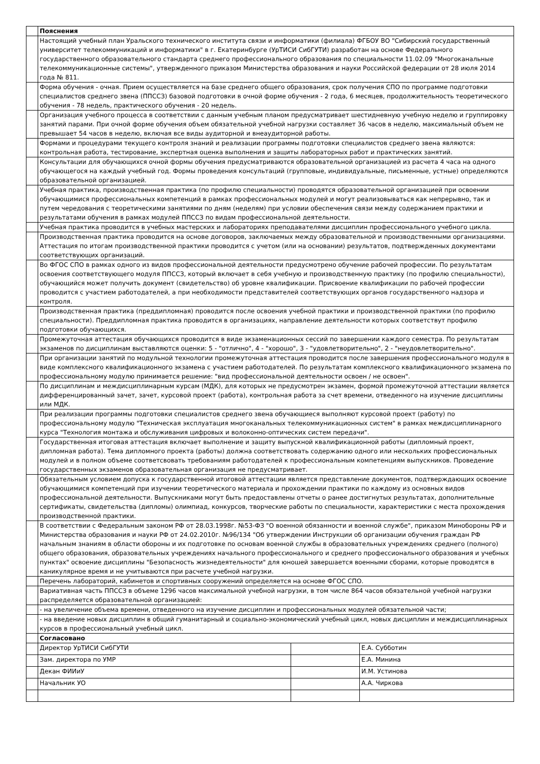| | Пояснения | | |
| | Настоящий учебный план Уральского технического института связи и информатики (филиала) ФГБОУ ВО "Сибирский государственный университет телекоммуникаций и информатики" в г. Екатеринбурге (УрТИСИ СибГУТИ) разработан на основе Федерального государственного образовательного стандарта среднего профессионального образования по специальности 11.02.09 "Многоканальные телекоммуникационные системы", утвержденного приказом Министерства образования и науки Российской федерации от 28 июля 2014 года № 811. | | |
| | Форма обучения - очная. Прием осуществляется на базе среднего общего образования, срок получения СПО по программе подготовки специалистов среднего звена (ППССЗ) базовой подготовки в очной форме обучения - 2 года, 6 месяцев, продолжительность теоретического обучения - 78 недель, практического обучения - 20 недель. | | |
| | Организация учебного процесса в соответствии с данным учебным планом предусматривает шестидневную учебную неделю и группировку занятий парами. При очной форме обучения объем обязательной учебной нагрузки составляет 36 часов в неделю, максимальный объем не превышает 54 часов в неделю, включая все виды аудиторной и внеаудиторной работы. | | |
| | Формами и процедурами текущего контроля знаний и реализации программы подготовки специалистов среднего звена являются: контрольная работа, тестирование, экспертная оценка выполнения и защиты лабораторных работ и практических занятий. | | |
| | Консультации для обучающихся очной формы обучения предусматриваются образовательной организацией из расчета 4 часа на одного обучающегося на каждый учебный год. Формы проведения консультаций (групповые, индивидуальные, письменные, устные) определяются образовательной организацией. | | |
| | Учебная практика, производственная практика (по профилю специальности) проводятся образовательной организацией при освоении обучающимися профессиональных компетенций в рамках профессиональных модулей и могут реализовываться как непрерывно, так и путем чередования с теоретическими занятиями по дням (неделям) при условии обеспечения связи между содержанием практики и результатами обучения в рамках модулей ППССЗ по видам профессиональной деятельности. | | |
| | Учебная практика проводится в учебных мастерских и лабораториях преподавателями дисциплин профессионального учебного цикла. | | |
| | Производственная практика проводится на основе договоров, заключаемых между образовательной и производственными организациями. Аттестация по итогам производственной практики проводится с учетом (или на основании) результатов, подтвержденных документами соответствующих организаций. | | |
| | Во ФГОС СПО в рамках одного из видов профессиональной деятельности предусмотрено обучение рабочей профессии. По результатам освоения соответствующего модуля ППССЗ, который включает в себя учебную и производственную практику (по профилю специальности), обучающийся может получить документ (свидетельство) об уровне квалификации. Присвоение квалификации по рабочей профессии проводится с участием работодателей, а при необходимости представителей соответствующих органов государственного надзора и контроля. | | |
| | Производственная практика (преддипломная) проводится после освоения учебной практики и производственной практики (по профилю специальности). Преддипломная практика проводится в организациях, направление деятельности которых соответствут профилю подготовки обучающихся. | | |
| | Промежуточная аттестация обучающихся проводится в виде экзаменационных сессий по завершении каждого семестра. По результатам экзаменов по дисциплинам выставляются оценки: 5 - "отлично", 4 - "хорошо", 3 - "удовлетворительно", 2 - "неудовлетворительно". | | |
| | При организации занятий по модульной технологии промежуточная аттестация проводится после завершения профессионального модуля в виде комплексного квалификационного экзамена с участием работодателей. По результатам комплексного квалификационного экзамена по профессиональному модулю принимается решение: "вид профессиональной деятельности освоен / не освоен". | | |
| | По дисциплинам и междисциплинарным курсам (МДК), для которых не предусмотрен экзамен, формой промежуточной аттестации является дифференцированный зачет, зачет, курсовой проект (работа), контрольная работа за счет времени, отведенного на изучение дисциплины или МДК. | | |
| | При реализации программы подготовки специалистов среднего звена обучающиеся выполняют курсовой проект (работу) по профессиональному модулю "Техническая эксплуатация многоканальных телекоммуникационных систем" в рамках междисциплинарного курса "Технология монтажа и обслуживания цифровых и волоконно-оптических систем передачи". | | |
| | Государственная итоговая аттестация включает выполнение и защиту выпускной квалификационной работы (дипломный проект, дипломная работа). Тема дипломного проекта (работы) должна соответствовать содержанию одного или нескольких профессиональных модулей и в полном объеме соответсвовать требованиям работодателей к профессиональным компетенциям выпускников. Проведение государственных экзаменов образовательная организация не предусматривает. | | |
| | Обязательным условием допуска к государственной итоговой аттестации является представление документов, подтверждающих освоение обучающимися компетенций при изучении теоретического материала и прохождении практики по каждому из основных видов профессиональной деятельности. Выпускниками могут быть предоставлены отчеты о ранее достигнутых результатах, дополнительные сертификаты, свидетельства (дипломы) олимпиад, конкурсов, творческие работы по специальности, характеристики с места прохождения производственной практики. | | |
| | В соответствии с Федеральным законом РФ от 28.03.1998г. №53-ФЗ "О военной обязанности и военной службе", приказом Минобороны РФ и Министерства образования и науки РФ от 24.02.2010г. №96/134 "Об утверждении Инструкции об организации обучения граждан РФ начальным знаниям в области обороны и их подготовке по основам военной службы в образовательных учреждениях среднего (полного) общего образования, образовательных учреждениях начального профессионального и среднего профессионального образования и учебных пунктах" освоение дисциплины "Безопасность жизнедеятельности" для юношей завершается военными сборами, которые проводятся в каникулярное время и не учитываются при расчете учебной нагрузки. | | |
| | Перечень лабораторий, кабинетов и спортивных сооружений определяется на основе ФГОС СПО. | | |
| | Вариативная часть ППССЗ в объеме 1296 часов максимальной учебной нагрузки, в том числе 864 часов обязательной учебной нагрузки распределяется образовательной организацией: | | |
| | - на увеличение объема времени, отведенного на изучение дисциплин и профессиональных модулей обязательной части; | | |
| | - на введение новых дисциплин в общий гуманитарный и социально-экономический учебный цикл, новых дисциплин и междисциплинарных курсов в профессиональный учебный цикл. | | |
| | Согласовано | | |
| | Директор УрТИСИ СибГУТИ | | Е.А. Субботин |
| | Зам. директора по УМР | | Е.А. Минина |
| | Декан ФИИиУ | | И.М. Устинова |
| | Начальник УО | | А.А. Чиркова |